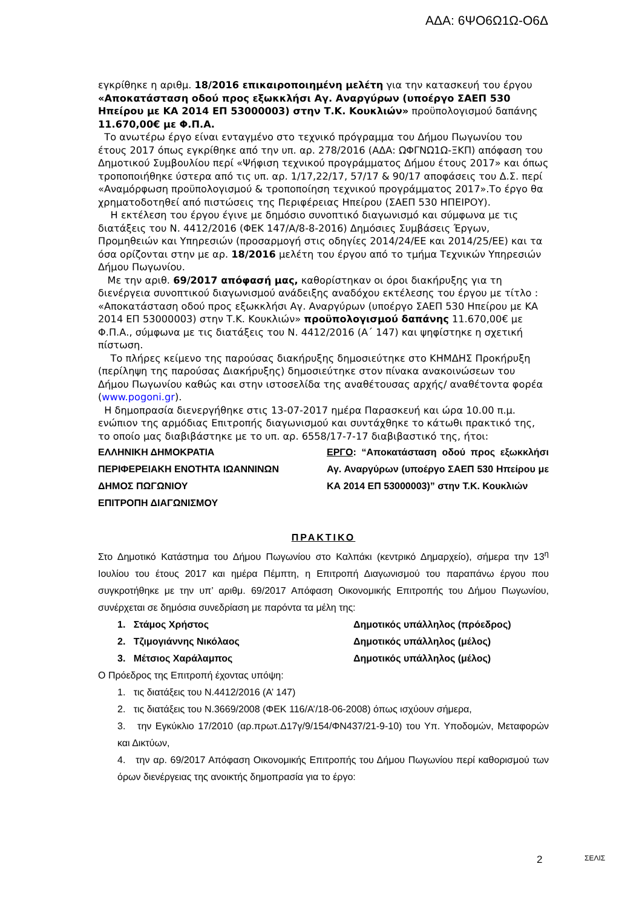ΑΔΑ: 6ΨΟ6Ω1Ω-Ο6Δ
εγκρίθηκε η αριθμ. 18/2016 επικαιροποιημένη μελέτη για την κατασκευή του έργου «Αποκατάσταση οδού προς εξωκκλήσι Αγ. Αναργύρων (υποέργο ΣΑΕΠ 530 Ηπείρου με ΚΑ 2014 ΕΠ 53000003) στην Τ.Κ. Κουκλιών» προϋπολογισμού δαπάνης 11.670,00€ με Φ.Π.Α.
Το ανωτέρω έργο είναι ενταγμένο στο τεχνικό πρόγραμμα του Δήμου Πωγωνίου του έτους 2017 όπως εγκρίθηκε από την υπ. αρ. 278/2016 (ΑΔΑ: ΩΦΓΝΩ1Ω-ΞΚΠ) απόφαση του Δημοτικού Συμβουλίου περί «Ψήφιση τεχνικού προγράμματος Δήμου έτους 2017» και όπως τροποποιήθηκε ύστερα από τις υπ. αρ. 1/17,22/17, 57/17 & 90/17 αποφάσεις του Δ.Σ. περί «Αναμόρφωση προϋπολογισμού & τροποποίηση τεχνικού προγράμματος 2017».Το έργο θα χρηματοδοτηθεί από πιστώσεις της Περιφέρειας Ηπείρου (ΣΑΕΠ 530 ΗΠΕΙΡΟΥ).
Η εκτέλεση του έργου έγινε με δημόσιο συνοπτικό διαγωνισμό και σύμφωνα με τις διατάξεις του Ν. 4412/2016 (ΦΕΚ 147/Α/8-8-2016) Δημόσιες Συμβάσεις Έργων, Προμηθειών και Υπηρεσιών (προσαρμογή στις οδηγίες 2014/24/ΕΕ και 2014/25/ΕΕ) και τα όσα ορίζονται στην με αρ. 18/2016 μελέτη του έργου από το τμήμα Τεχνικών Υπηρεσιών Δήμου Πωγωνίου.
Με την αριθ. 69/2017 απόφασή μας, καθορίστηκαν οι όροι διακήρυξης για τη διενέργεια συνοπτικού διαγωνισμού ανάδειξης αναδόχου εκτέλεσης του έργου με τίτλο : «Αποκατάσταση οδού προς εξωκκλήσι Αγ. Αναργύρων (υποέργο ΣΑΕΠ 530 Ηπείρου με ΚΑ 2014 ΕΠ 53000003) στην Τ.Κ. Κουκλιών» προϋπολογισμού δαπάνης 11.670,00€ με Φ.Π.Α., σύμφωνα με τις διατάξεις του Ν. 4412/2016 (Α΄ 147) και ψηφίστηκε η σχετική πίστωση.
Το πλήρες κείμενο της παρούσας διακήρυξης δημοσιεύτηκε στο ΚΗΜΔΗΣ Προκήρυξη (περίληψη της παρούσας Διακήρυξης) δημοσιεύτηκε στον πίνακα ανακοινώσεων του Δήμου Πωγωνίου καθώς και στην ιστοσελίδα της αναθέτουσας αρχής/ αναθέτοντα φορέα (www.pogoni.gr).
Η δημοπρασία διενεργήθηκε στις 13-07-2017 ημέρα Παρασκευή και ώρα 10.00 π.μ. ενώπιον της αρμόδιας Επιτροπής διαγωνισμού και συντάχθηκε το κάτωθι πρακτικό της, το οποίο μας διαβιβάστηκε με το υπ. αρ. 6558/17-7-17 διαβιβαστικό της, ήτοι:
ΕΛΛΗΝΙΚΗ ΔΗΜΟΚΡΑΤΙΑ
ΠΕΡΙΦΕΡΕΙΑΚΗ ΕΝΟΤΗΤΑ ΙΩΑΝΝΙΝΩΝ
ΔΗΜΟΣ ΠΩΓΩΝΙΟΥ
ΕΠΙΤΡΟΠΗ ΔΙΑΓΩΝΙΣΜΟΥ
ΕΡΓΟ: “Αποκατάσταση οδού προς εξωκκλήσι Αγ. Αναργύρων (υποέργο ΣΑΕΠ 530 Ηπείρου με ΚΑ 2014 ΕΠ 53000003)” στην Τ.Κ. Κουκλιών
ΠΡΑΚΤΙΚΟ
Στο Δημοτικό Κατάστημα του Δήμου Πωγωνίου στο Καλπάκι (κεντρικό Δημαρχείο), σήμερα την 13<sup>η</sup> Ιουλίου του έτους 2017 και ημέρα Πέμπτη, η Επιτροπή Διαγωνισμού του παραπάνω έργου που συγκροτήθηκε με την υπ’ αριθμ. 69/2017 Απόφαση Οικονομικής Επιτροπής του Δήμου Πωγωνίου, συνέρχεται σε δημόσια συνεδρίαση με παρόντα τα μέλη της:
1. Στάμος Χρήστος Δημοτικός υπάλληλος (πρόεδρος)
2. Τζιμογιάννης Νικόλαος Δημοτικός υπάλληλος (μέλος)
3. Μέτσιος Χαράλαμπος Δημοτικός υπάλληλος (μέλος)
Ο Πρόεδρος της Επιτροπή έχοντας υπόψη:
1. τις διατάξεις του Ν.4412/2016 (Α’ 147)
2. τις διατάξεις του Ν.3669/2008 (ΦΕΚ 116/Α’/18-06-2008) όπως ισχύουν σήμερα,
3. την Εγκύκλιο 17/2010 (αρ.πρωτ.Δ17γ/9/154/ΦΝ437/21-9-10) του Υπ. Υποδομών, Μεταφορών και Δικτύων,
4. την αρ. 69/2017 Απόφαση Οικονομικής Επιτροπής του Δήμου Πωγωνίου περί καθορισμού των όρων διενέργειας της ανοικτής δημοπρασία για το έργο:
2 ΣΕΛΙΣ